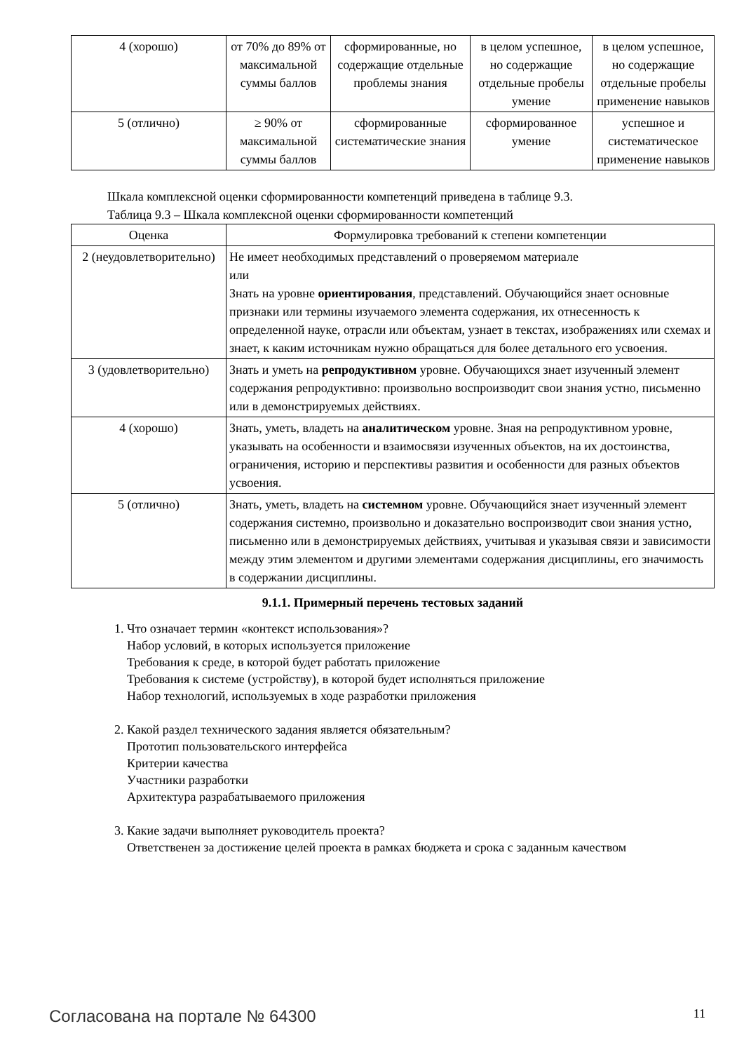| 4 (хорошо) | от 70% до 89% от максимальной суммы баллов | сформированные, но содержащие отдельные проблемы знания | в целом успешное, но содержащие отдельные пробелы умение | в целом успешное, но содержащие отдельные пробелы применение навыков |
| 5 (отлично) | ≥ 90% от максимальной суммы баллов | сформированные систематические знания | сформированное умение | успешное и систематическое применение навыков |
Шкала комплексной оценки сформированности компетенций приведена в таблице 9.3.
Таблица 9.3 – Шкала комплексной оценки сформированности компетенций
| Оценка | Формулировка требований к степени компетенции |
| --- | --- |
| 2 (неудовлетворительно) | Не имеет необходимых представлений о проверяемом материале или Знать на уровне ориентирования , представлений. Обучающийся знает основные признаки или термины изучаемого элемента содержания, их отнесенность к определенной науке, отрасли или объектам, узнает в текстах, изображениях или схемах и знает, к каким источникам нужно обращаться для более детального его усвоения. |
| 3 (удовлетворительно) | Знать и уметь на репродуктивном уровне. Обучающихся знает изученный элемент содержания репродуктивно: произвольно воспроизводит свои знания устно, письменно или в демонстрируемых действиях. |
| 4 (хорошо) | Знать, уметь, владеть на аналитическом уровне. Зная на репродуктивном уровне, указывать на особенности и взаимосвязи изученных объектов, на их достоинства, ограничения, историю и перспективы развития и особенности для разных объектов усвоения. |
| 5 (отлично) | Знать, уметь, владеть на системном уровне. Обучающийся знает изученный элемент содержания системно, произвольно и доказательно воспроизводит свои знания устно, письменно или в демонстрируемых действиях, учитывая и указывая связи и зависимости между этим элементом и другими элементами содержания дисциплины, его значимость в содержании дисциплины. |
9.1.1. Примерный перечень тестовых заданий
1. Что означает термин «контекст использования»?
Набор условий, в которых используется приложение
Требования к среде, в которой будет работать приложение
Требования к системе (устройству), в которой будет исполняться приложение
Набор технологий, используемых в ходе разработки приложения
2. Какой раздел технического задания является обязательным?
Прототип пользовательского интерфейса
Критерии качества
Участники разработки
Архитектура разрабатываемого приложения
3. Какие задачи выполняет руководитель проекта?
Ответственен за достижение целей проекта в рамках бюджета и срока с заданным качеством
Согласована на портале № 64300 11